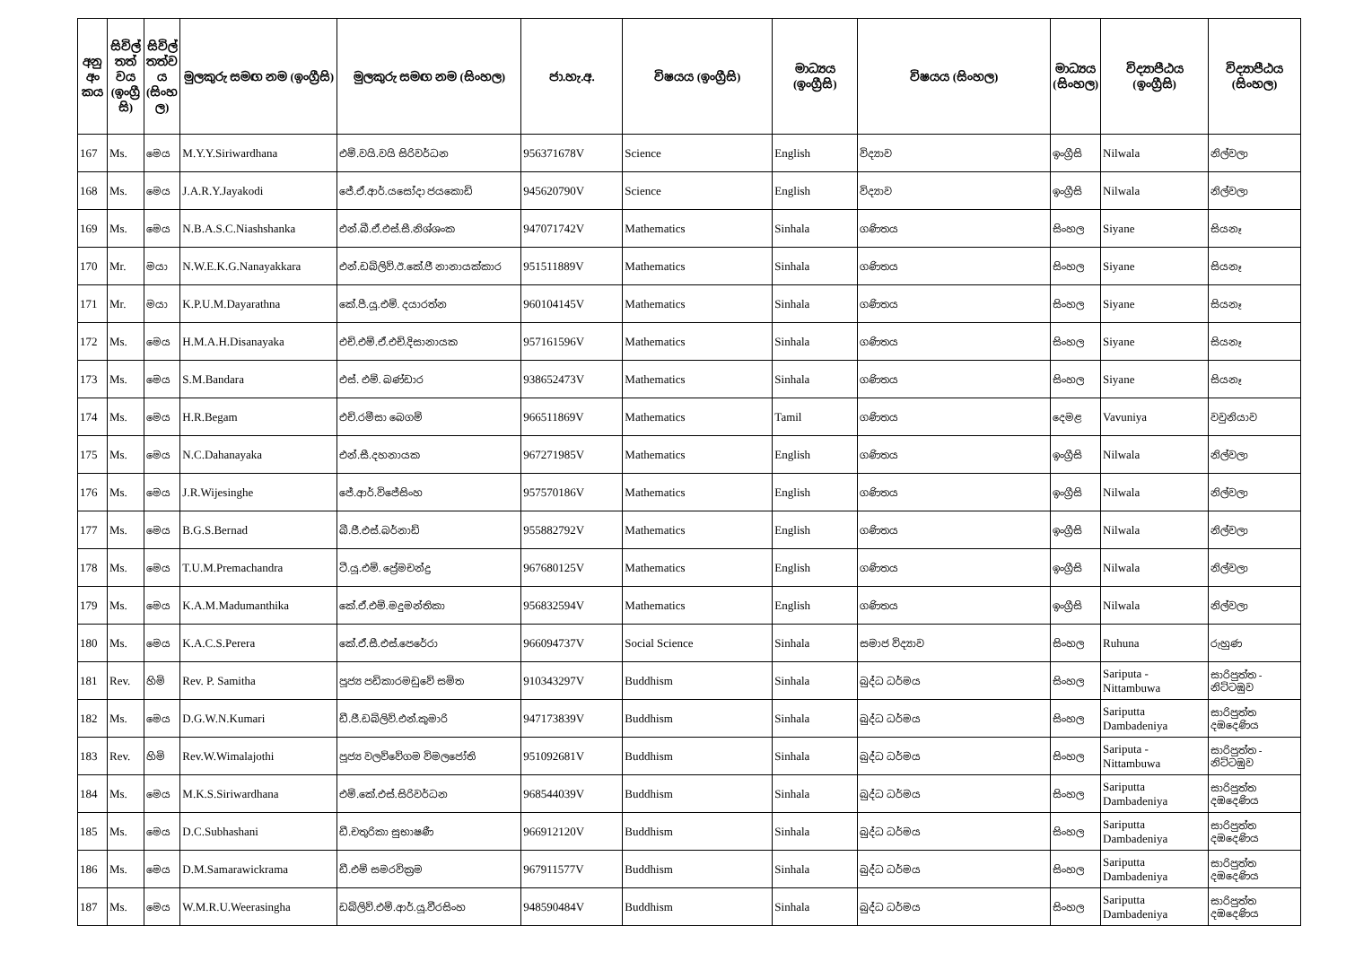| අනු අං කය | සිවිල් තත් වය (ඉංග්‍රී සි) | සිවිල් තත්ව ය (සිංහ ල) | මුලකුරු සමඟ නම (ඉංග්‍රීසි) | මුලකුරු සමඟ නම (සිංහල) | ජා.හැ.අ. | විෂයය (ඉංග්‍රීසි) | මාධ්‍යය (ඉංග්‍රීසි) | විෂයය (සිංහල) | මාධ්‍යය (සිංහල) | විද්‍යාපීඨය (ඉංග්‍රීසි) | විද්‍යාපීඨය (සිංහල) |
| --- | --- | --- | --- | --- | --- | --- | --- | --- | --- | --- | --- |
| 167 | Ms. | මෙය | M.Y.Y.Siriwardhana | එම්.වයි.වයි සිරිවර්ධන | 956371678V | Science | English | විද්‍යාව | ඉංග්‍රීසි | Nilwala | නිල්වලා |
| 168 | Ms. | මෙය | J.A.R.Y.Jayakodi | ජේ.ඒ.ආර්.යසෝදා ජයකොඩි | 945620790V | Science | English | විද්‍යාව | ඉංග්‍රීසි | Nilwala | නිල්වලා |
| 169 | Ms. | මෙය | N.B.A.S.C.Niashshanka | එන්.බී.ඒ.එස්.සී.නිශ්ශංක | 947071742V | Mathematics | Sinhala | ගණිතය | සිංහල | Siyane | සියනෑ |
| 170 | Mr. | මයා | N.W.E.K.G.Nanayakkara | එන්.ඩබ්ලිව්.ඊ.කේ.ජී නානායක්කාර | 951511889V | Mathematics | Sinhala | ගණිතය | සිංහල | Siyane | සියනෑ |
| 171 | Mr. | මයා | K.P.U.M.Dayarathna | කේ.පී.යූ.එම්. දයාරත්න | 960104145V | Mathematics | Sinhala | ගණිතය | සිංහල | Siyane | සියනෑ |
| 172 | Ms. | මෙය | H.M.A.H.Disanayaka | එච්.එම්.ඒ.එච්.දිසානායක | 957161596V | Mathematics | Sinhala | ගණිතය | සිංහල | Siyane | සියනෑ |
| 173 | Ms. | මෙය | S.M.Bandara | එස්. එම්. බණ්ඩාර | 938652473V | Mathematics | Sinhala | ගණිතය | සිංහල | Siyane | සියනෑ |
| 174 | Ms. | මෙය | H.R.Begam | එච්.රමීසා බෙගම් | 966511869V | Mathematics | Tamil | ගණිතය | දෙමළ | Vavuniya | වවුනියාව |
| 175 | Ms. | මෙය | N.C.Dahanayaka | එන්.සී.දහනායක | 967271985V | Mathematics | English | ගණිතය | ඉංග්‍රීසි | Nilwala | නිල්වලා |
| 176 | Ms. | මෙය | J.R.Wijesinghe | ජේ.ආර්.විජේසිංහ | 957570186V | Mathematics | English | ගණිතය | ඉංග්‍රීසි | Nilwala | නිල්වලා |
| 177 | Ms. | මෙය | B.G.S.Bernad | බී.ජී.එස්.බර්නාඩ් | 955882792V | Mathematics | English | ගණිතය | ඉංග්‍රීසි | Nilwala | නිල්වලා |
| 178 | Ms. | මෙය | T.U.M.Premachandra | ටී.යූ.එම්. ප්‍රේමචන්ද්‍ර | 967680125V | Mathematics | English | ගණිතය | ඉංග්‍රීසි | Nilwala | නිල්වලා |
| 179 | Ms. | මෙය | K.A.M.Madumanthika | කේ.ඒ.එම්.මදුමන්තිකා | 956832594V | Mathematics | English | ගණිතය | ඉංග්‍රීසි | Nilwala | නිල්වලා |
| 180 | Ms. | මෙය | K.A.C.S.Perera | කේ.ඒ.සී.එස්.පෙරේරා | 966094737V | Social Science | Sinhala | සමාජ විද්‍යාව | සිංහල | Ruhuna | රුහුණ |
| 181 | Rev. | හිමි | Rev. P. Samitha | පූජ්‍ය පඩිකාරමඩුවේ සමිත | 910343297V | Buddhism | Sinhala | බුද්ධ ධර්මය | සිංහල | Sariputa - Nittambuwa | සාරිපුත්ත - නිට්ටඹුව |
| 182 | Ms. | මෙය | D.G.W.N.Kumari | ඩී.ජී.ඩබ්ලිව්.එන්.කුමාරි | 947173839V | Buddhism | Sinhala | බුද්ධ ධර්මය | සිංහල | Sariputta Dambadeniya | සාරිපුත්ත දඹදෙණිය |
| 183 | Rev. | හිමි | Rev.W.Wimalajothi | පූජ්‍ය වලව්වේගම විමලජෝති | 951092681V | Buddhism | Sinhala | බුද්ධ ධර්මය | සිංහල | Sariputa - Nittambuwa | සාරිපුත්ත - නිට්ටඹුව |
| 184 | Ms. | මෙය | M.K.S.Siriwardhana | එම්.කේ.එස්.සිරිවර්ධන | 968544039V | Buddhism | Sinhala | බුද්ධ ධර්මය | සිංහල | Sariputta Dambadeniya | සාරිපුත්ත දඹදෙණිය |
| 185 | Ms. | මෙය | D.C.Subhashani | ඩී.චතුරිකා සුභාෂණී | 966912120V | Buddhism | Sinhala | බුද්ධ ධර්මය | සිංහල | Sariputta Dambadeniya | සාරිපුත්ත දඹදෙණිය |
| 186 | Ms. | මෙය | D.M.Samarawickrama | ඩී.එම් සමරවික්‍රම | 967911577V | Buddhism | Sinhala | බුද්ධ ධර්මය | සිංහල | Sariputta Dambadeniya | සාරිපුත්ත දඹදෙණිය |
| 187 | Ms. | මෙය | W.M.R.U.Weerasingha | ඩබ්ලිව්.එම්.ආර්.යූ.වීරසිංහ | 948590484V | Buddhism | Sinhala | බුද්ධ ධර්මය | සිංහල | Sariputta Dambadeniya | සාරිපුත්ත දඹදෙණිය |